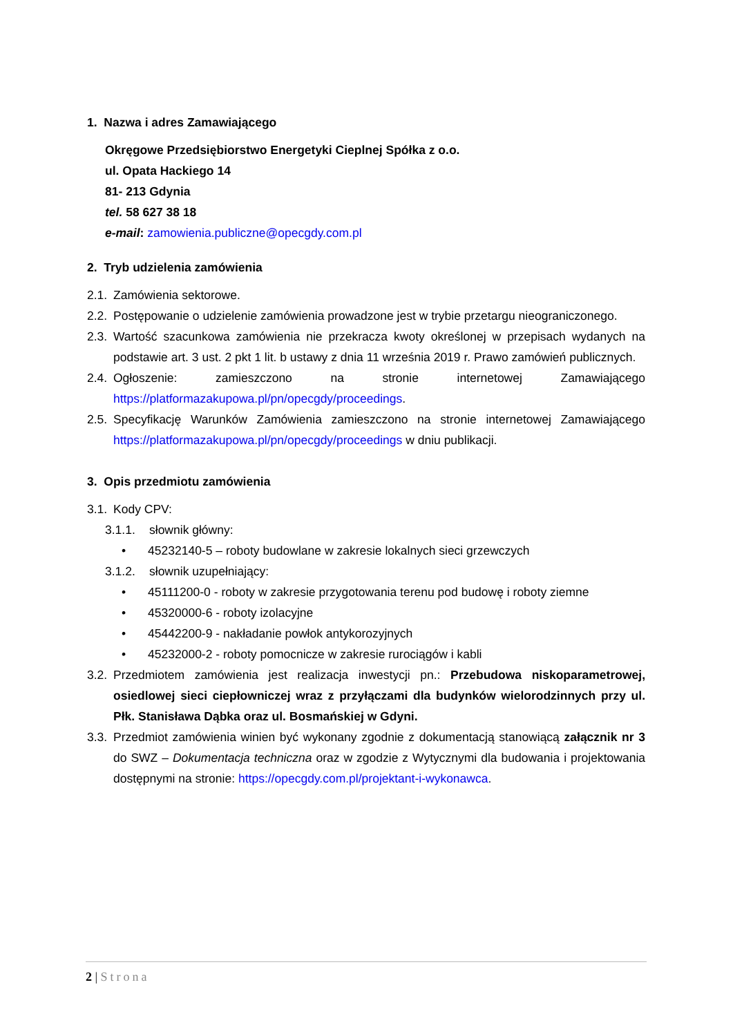1. Nazwa i adres Zamawiającego
Okręgowe Przedsiębiorstwo Energetyki Cieplnej Spółka z o.o.
ul. Opata Hackiego 14
81- 213 Gdynia
tel. 58 627 38 18
e-mail: zamowienia.publiczne@opecgdy.com.pl
2. Tryb udzielenia zamówienia
2.1. Zamówienia sektorowe.
2.2. Postępowanie o udzielenie zamówienia prowadzone jest w trybie przetargu nieograniczonego.
2.3. Wartość szacunkowa zamówienia nie przekracza kwoty określonej w przepisach wydanych na podstawie art. 3 ust. 2 pkt 1 lit. b ustawy z dnia 11 września 2019 r. Prawo zamówień publicznych.
2.4. Ogłoszenie: zamieszczono na stronie internetowej Zamawiającego https://platformazakupowa.pl/pn/opecgdy/proceedings.
2.5. Specyfikację Warunków Zamówienia zamieszczono na stronie internetowej Zamawiającego https://platformazakupowa.pl/pn/opecgdy/proceedings w dniu publikacji.
3. Opis przedmiotu zamówienia
3.1. Kody CPV:
3.1.1. słownik główny:
• 45232140-5 – roboty budowlane w zakresie lokalnych sieci grzewczych
3.1.2. słownik uzupełniający:
• 45111200-0 - roboty w zakresie przygotowania terenu pod budowę i roboty ziemne
• 45320000-6 - roboty izolacyjne
• 45442200-9 - nakładanie powłok antykorozyjnych
• 45232000-2 - roboty pomocnicze w zakresie rurociągów i kabli
3.2. Przedmiotem zamówienia jest realizacja inwestycji pn.: Przebudowa niskoparametrowej, osiedlowej sieci ciepłowniczej wraz z przyłączami dla budynków wielorodzinnych przy ul. Płk. Stanisława Dąbka oraz ul. Bosmańskiej w Gdyni.
3.3. Przedmiot zamówienia winien być wykonany zgodnie z dokumentacją stanowiącą załącznik nr 3 do SWZ – Dokumentacja techniczna oraz w zgodzie z Wytycznymi dla budowania i projektowania dostępnymi na stronie: https://opecgdy.com.pl/projektant-i-wykonawca.
2 | Strona